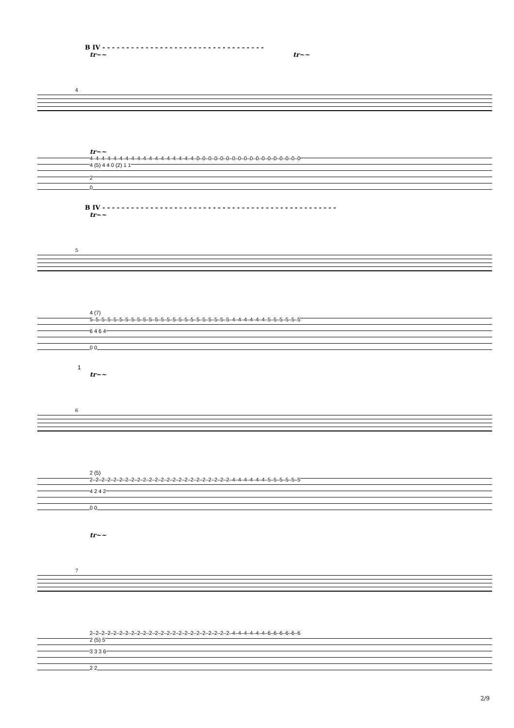B IV - - - - - - - - - - - - - - - - - - - - - - - - - - - - - - - - - -
tr~~ tr~~
4
tr~~
4–4–4–4–4–4–4–4–4–4–4–4–4–4–4–4–4–4–0–0–0–0–0–0–0–0–0–0–0–0–0–0–0–0–0–0
4 (5) 4 4 0 (2) 1 1
2
0
B IV - - - - - - - - - - - - - - - - - - - - - - - - - - - - - - - - - - - - - - - - - - - - - - - - -
tr~~
5
4 (7)
5–5–5–5–5–5–5–5–5–5–5–5–5–5–5–5–5–5–5–5–5–5–5–5–4–4–4–4–4–4–5–5–5–5–5–5
6 4 6 4
0 0
1
tr~~
6
2 (5)
2–2–2–2–2–2–2–2–2–2–2–2–2–2–2–2–2–2–2–2–2–2–2–2–4–4–4–4–4–4–5–5–5–5–5–5
4 2 4 2
0 0
tr~~
7
2–2–2–2–2–2–2–2–2–2–2–2–2–2–2–2–2–2–2–2–2–2–2–2–4–4–4–4–4–4–6–6–6–6–6–6
2 (5) 5
3 3 3 6
2 2
2/9